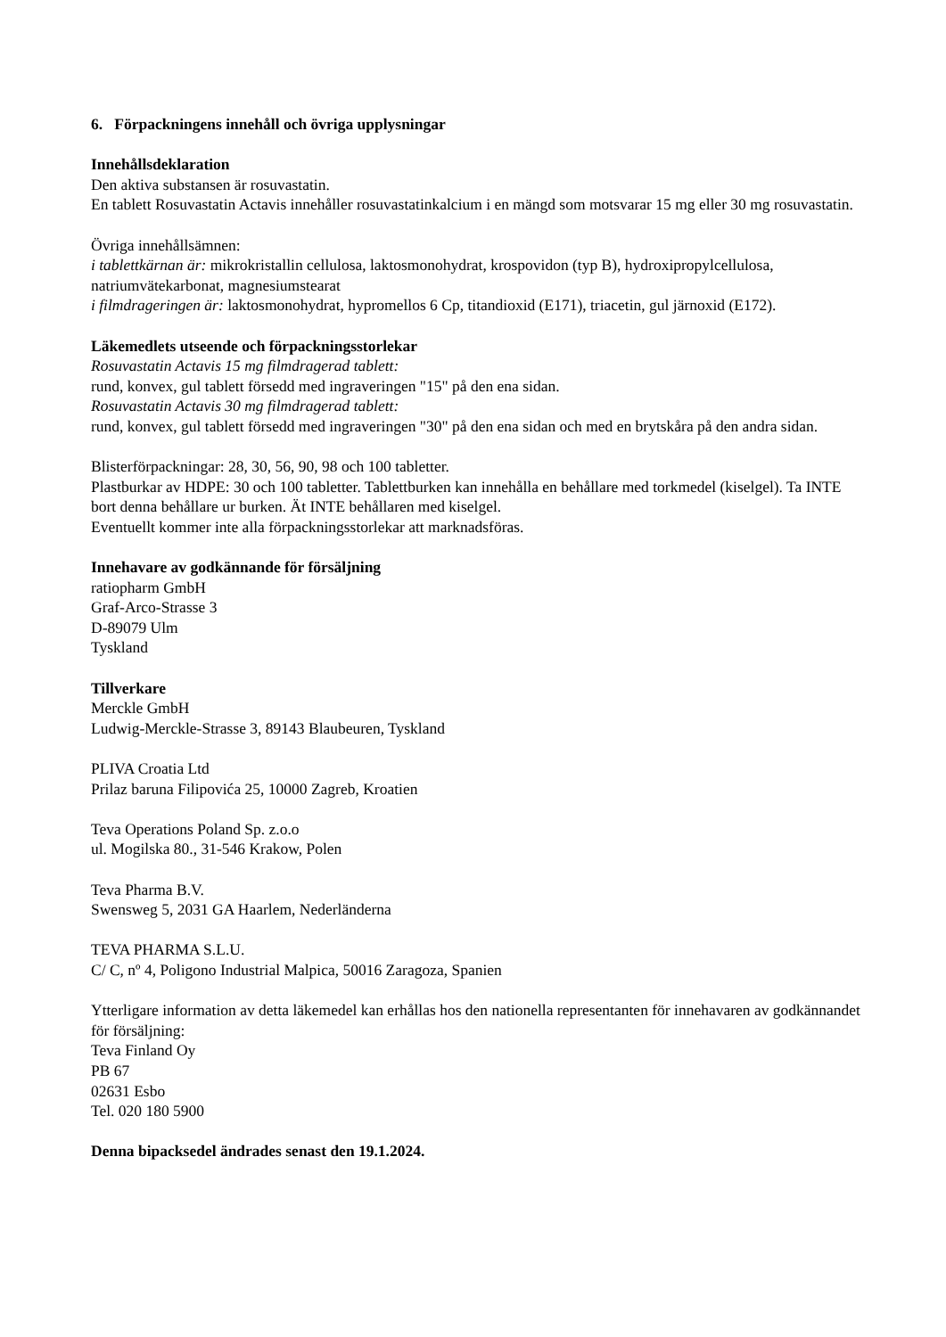6. Förpackningens innehåll och övriga upplysningar
Innehållsdeklaration
Den aktiva substansen är rosuvastatin.
En tablett Rosuvastatin Actavis innehåller rosuvastatinkalcium i en mängd som motsvarar 15 mg eller 30 mg rosuvastatin.
Övriga innehållsämnen:
i tablettkärnan är: mikrokristallin cellulosa, laktosmonohydrat, krospovidon (typ B), hydroxipropylcellulosa, natriumvätekarbonat, magnesiumstearat
i filmdrageringen är: laktosmonohydrat, hypromellos 6 Cp, titandioxid (E171), triacetin, gul järnoxid (E172).
Läkemedlets utseende och förpackningsstorlekar
Rosuvastatin Actavis 15 mg filmdragerad tablett:
rund, konvex, gul tablett försedd med ingraveringen "15" på den ena sidan.
Rosuvastatin Actavis 30 mg filmdragerad tablett:
rund, konvex, gul tablett försedd med ingraveringen "30" på den ena sidan och med en brytskåra på den andra sidan.
Blisterförpackningar: 28, 30, 56, 90, 98 och 100 tabletter.
Plastburkar av HDPE: 30 och 100 tabletter. Tablettburken kan innehålla en behållare med torkmedel (kiselgel). Ta INTE bort denna behållare ur burken. Ät INTE behållaren med kiselgel.
Eventuellt kommer inte alla förpackningsstorlekar att marknadsföras.
Innehavare av godkännande för försäljning
ratiopharm GmbH
Graf-Arco-Strasse 3
D-89079 Ulm
Tyskland
Tillverkare
Merckle GmbH
Ludwig-Merckle-Strasse 3, 89143 Blaubeuren, Tyskland
PLIVA Croatia Ltd
Prilaz baruna Filipovića 25, 10000 Zagreb, Kroatien
Teva Operations Poland Sp. z.o.o
ul. Mogilska 80., 31-546 Krakow, Polen
Teva Pharma B.V.
Swensweg 5, 2031 GA Haarlem, Nederländerna
TEVA PHARMA S.L.U.
C/ C, nº 4, Poligono Industrial Malpica, 50016 Zaragoza, Spanien
Ytterligare information av detta läkemedel kan erhållas hos den nationella representanten för innehavaren av godkännandet för försäljning:
Teva Finland Oy
PB 67
02631 Esbo
Tel. 020 180 5900
Denna bipacksedel ändrades senast den 19.1.2024.